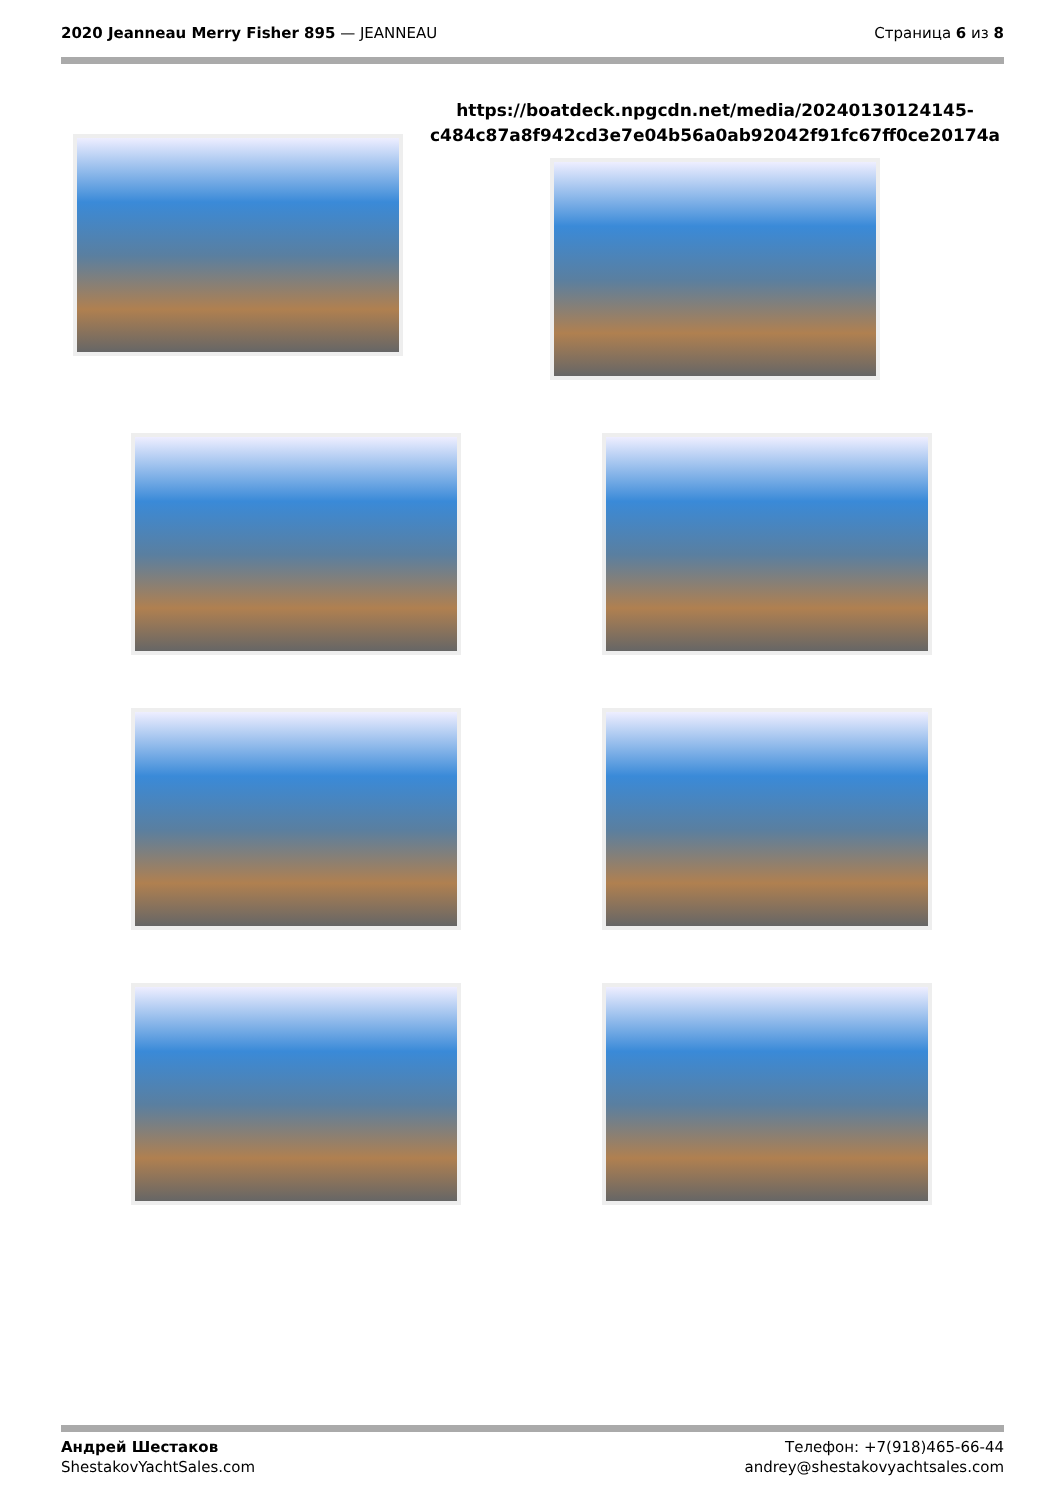2020 Jeanneau Merry Fisher 895 — JEANNEAU
Страница 6 из 8
https://boatdeck.npgcdn.net/media/20240130124145-c484c87a8f942cd3e7e04b56a0ab92042f91fc67ff0ce20174a
Андрей Шестаков
ShestakovYachtSales.com
Телефон: +7(918)465-66-44
andrey@shestakovyachtsales.com